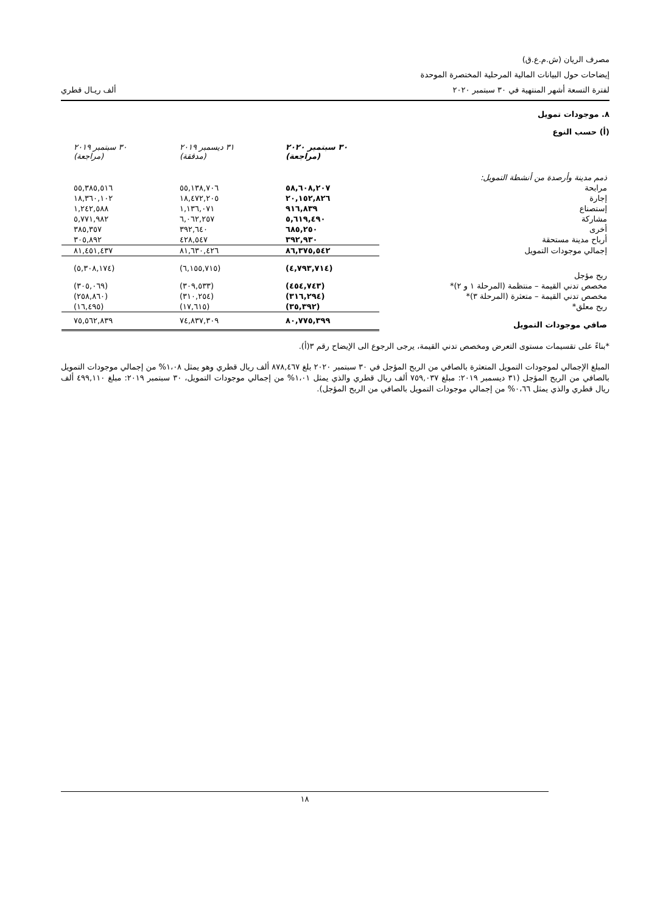مصرف الريان (ش.م.ع.ق)
إيضاحات حول البيانات المالية المرحلية المختصرة الموحدة
لفترة التسعة أشهر المنتهية في ٣٠ سبتمبر ٢٠٢٠ ألف ريـال قطري
٨. موجودات تمويل
(أ) حسب النوع
| | ٣٠ سبتمبر ٢٠٢٠ (مراجعة) | ٣١ ديسمبر ٢٠١٩ (مدققة) | ٣٠ سبتمبر ٢٠١٩ (مراجعة) |
| --- | --- | --- | --- |
| ذمم مدينة وأرصدة من أنشطة التمويل: | | | |
| مرابحة | ٥٨,٦٠٨,٢٠٧ | ٥٥,١٣٨,٧٠٦ | ٥٥,٣٨٥,٥١٦ |
| إجارة | ٢٠,١٥٢,٨٢٦ | ١٨,٤٧٢,٢٠٥ | ١٨,٣٦٠,١٠٢ |
| إستصناع | ٩١٦,٨٣٩ | ١,١٣٦,٠٧١ | ١,٢٤٢,٥٨٨ |
| مشاركة | ٥,٦١٩,٤٩٠ | ٦,٠٦٢,٢٥٧ | ٥,٧٧١,٩٨٢ |
| أخرى | ٦٨٥,٢٥٠ | ٣٩٢,٦٤٠ | ٣٨٥,٣٥٧ |
| أرباح مدينة مستحقة | ٣٩٢,٩٣٠ | ٤٢٨,٥٤٧ | ٣٠٥,٨٩٢ |
| إجمالي موجودات التمويل | ٨٦,٣٧٥,٥٤٢ | ٨١,٦٣٠,٤٢٦ | ٨١,٤٥١,٤٣٧ |
| ربح مؤجل | (٤,٧٩٣,٧١٤) | (٦,١٥٥,٧١٥) | (٥,٣٠٨,١٧٤) |
| مخصص تدني القيمة – منتظمة (المرحلة ١ و ٢)* | (٤٥٤,٧٤٣) | (٣٠٩,٥٣٣) | (٣٠٥,٠٦٩) |
| مخصص تدني القيمة – متعثرة (المرحلة ٣)* | (٣١٦,٢٩٤) | (٣١٠,٢٥٤) | (٢٥٨,٨٦٠) |
| ربح معلق* | (٣٥,٣٩٢) | (١٧,٦١٥) | (١٦,٤٩٥) |
| صافي موجودات التمويل | ٨٠,٧٧٥,٣٩٩ | ٧٤,٨٣٧,٣٠٩ | ٧٥,٥٦٢,٨٣٩ |
*بناءً على تقسيمات مستوى التعرض ومخصص تدني القيمة، يرجى الرجوع الى الإيضاح رقم ٣(أ).
المبلغ الإجمالي لموجودات التمويل المتعثرة بالصافي من الربح المؤجل في ٣٠ سبتمبر ٢٠٢٠ بلغ ٨٧٨,٤٦٧ ألف ريال قطري وهو يمثل ١،٠٨% من إجمالي موجودات التمويل بالصافي من الربح المؤجل (٣١ ديسمبر ٢٠١٩: مبلغ ٧٥٩,٠٣٧ ألف ريال قطري والذي يمثل ١،٠١% من إجمالي موجودات التمويل، ٣٠ سبتمبر ٢٠١٩: مبلغ ٤٩٩,١١٠ ألف ريال قطري والذي يمثل ٠،٦٦% من إجمالي موجودات التمويل بالصافي من الربح المؤجل).
١٨